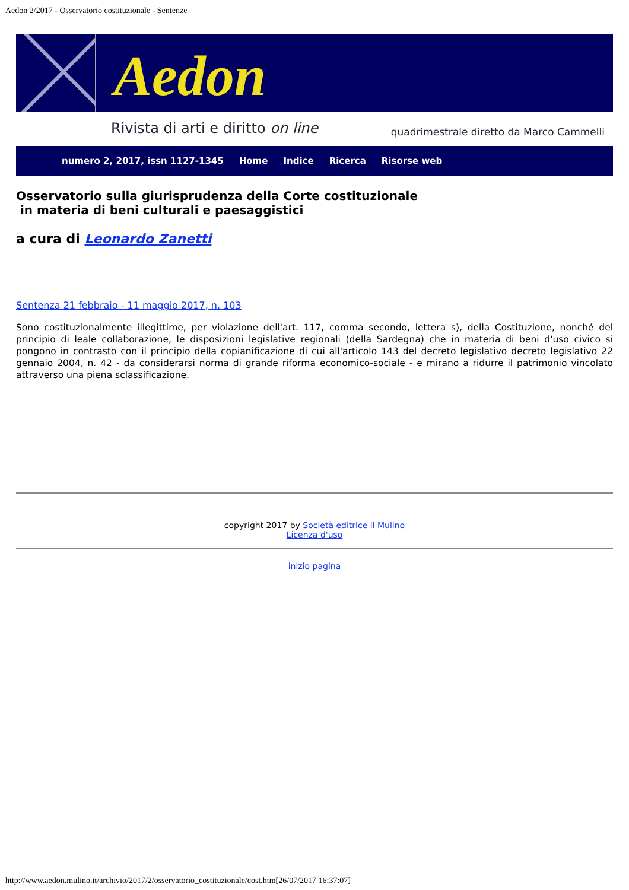Aedon 2/2017 - Osservatorio costituzionale - Sentenze
Aedon
Rivista di arti e diritto on line quadrimestrale diretto da Marco Cammelli
numero 2, 2017, issn 1127-1345 Home Indice Ricerca Risorse web
Osservatorio sulla giurisprudenza della Corte costituzionale
in materia di beni culturali e paesaggistici
a cura di Leonardo Zanetti
Sentenza 21 febbraio - 11 maggio 2017, n. 103
Sono costituzionalmente illegittime, per violazione dell'art. 117, comma secondo, lettera s), della Costituzione, nonché del principio di leale collaborazione, le disposizioni legislative regionali (della Sardegna) che in materia di beni d'uso civico si pongono in contrasto con il principio della copianificazione di cui all'articolo 143 del decreto legislativo decreto legislativo 22 gennaio 2004, n. 42 - da considerarsi norma di grande riforma economico-sociale - e mirano a ridurre il patrimonio vincolato attraverso una piena sclassificazione.
copyright 2017 by Società editrice il Mulino
Licenza d'uso
inizio pagina
http://www.aedon.mulino.it/archivio/2017/2/osservatorio_costituzionale/cost.htm[26/07/2017 16:37:07]